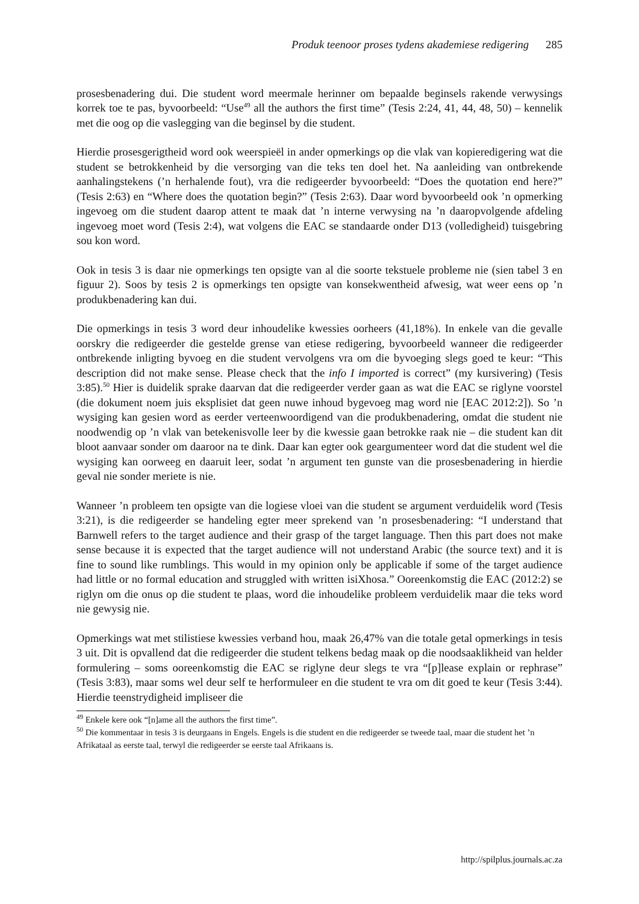Produk teenoor proses tydens akademiese redigering 285
prosesbenadering dui. Die student word meermale herinner om bepaalde beginsels rakende verwysings korrek toe te pas, byvoorbeeld: “Use<sup>49</sup> all the authors the first time” (Tesis 2:24, 41, 44, 48, 50) – kennelik met die oog op die vaslegging van die beginsel by die student.
Hierdie prosesgerigtheid word ook weerspieël in ander opmerkings op die vlak van kopieredigering wat die student se betrokkenheid by die versorging van die teks ten doel het. Na aanleiding van ontbrekende aanhalingstekens (’n herhalende fout), vra die redigeerder byvoorbeeld: “Does the quotation end here?” (Tesis 2:63) en “Where does the quotation begin?” (Tesis 2:63). Daar word byvoorbeeld ook ’n opmerking ingevoeg om die student daarop attent te maak dat ’n interne verwysing na ’n daaropvolgende afdeling ingevoeg moet word (Tesis 2:4), wat volgens die EAC se standaarde onder D13 (volledigheid) tuisgebring sou kon word.
Ook in tesis 3 is daar nie opmerkings ten opsigte van al die soorte tekstuele probleme nie (sien tabel 3 en figuur 2). Soos by tesis 2 is opmerkings ten opsigte van konsekwentheid afwesig, wat weer eens op ’n produkbenadering kan dui.
Die opmerkings in tesis 3 word deur inhoudelike kwessies oorheers (41,18%). In enkele van die gevalle oorskry die redigeerder die gestelde grense van etiese redigering, byvoorbeeld wanneer die redigeerder ontbrekende inligting byvoeg en die student vervolgens vra om die byvoeging slegs goed te keur: “This description did not make sense. Please check that the info I imported is correct” (my kursivering) (Tesis 3:85).<sup>50</sup> Hier is duidelik sprake daarvan dat die redigeerder verder gaan as wat die EAC se riglyne voorstel (die dokument noem juis eksplisiet dat geen nuwe inhoud bygevoeg mag word nie [EAC 2012:2]). So ’n wysiging kan gesien word as eerder verteenwoordigend van die produkbenadering, omdat die student nie noodwendig op ’n vlak van betekenisvolle leer by die kwessie gaan betrokke raak nie – die student kan dit bloot aanvaar sonder om daaroor na te dink. Daar kan egter ook geargumenteer word dat die student wel die wysiging kan oorweeg en daaruit leer, sodat ’n argument ten gunste van die prosesbenadering in hierdie geval nie sonder meriete is nie.
Wanneer ’n probleem ten opsigte van die logiese vloei van die student se argument verduidelik word (Tesis 3:21), is die redigeerder se handeling egter meer sprekend van ’n prosesbenadering: “I understand that Barnwell refers to the target audience and their grasp of the target language. Then this part does not make sense because it is expected that the target audience will not understand Arabic (the source text) and it is fine to sound like rumblings. This would in my opinion only be applicable if some of the target audience had little or no formal education and struggled with written isiXhosa.” Ooreenkomstig die EAC (2012:2) se riglyn om die onus op die student te plaas, word die inhoudelike probleem verduidelik maar die teks word nie gewysig nie.
Opmerkings wat met stilistiese kwessies verband hou, maak 26,47% van die totale getal opmerkings in tesis 3 uit. Dit is opvallend dat die redigeerder die student telkens bedag maak op die noodsaaklikheid van helder formulering – soms ooreenkomstig die EAC se riglyne deur slegs te vra “[p]lease explain or rephrase” (Tesis 3:83), maar soms wel deur self te herformuleer en die student te vra om dit goed te keur (Tesis 3:44). Hierdie teenstrydigheid impliseer die
<sup>49</sup> Enkele kere ook “[n]ame all the authors the first time”.
<sup>50</sup> Die kommentaar in tesis 3 is deurgaans in Engels. Engels is die student en die redigeerder se tweede taal, maar die student het ’n Afrikataal as eerste taal, terwyl die redigeerder se eerste taal Afrikaans is.
http://spilplus.journals.ac.za